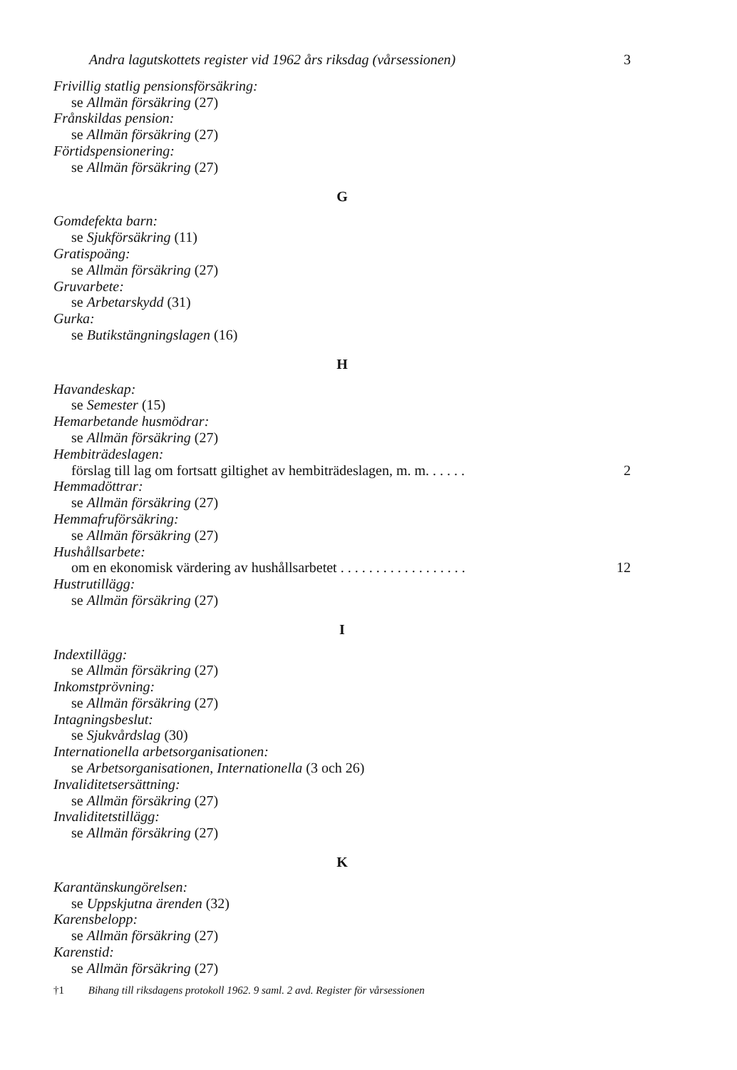Andra lagutskottets register vid 1962 års riksdag (vårsessionen) 3
Frivillig statlig pensionsförsäkring:
se Allmän försäkring (27)
Frånskildas pension:
se Allmän försäkring (27)
Förtidspensionering:
se Allmän försäkring (27)
G
Gomdefekta barn:
se Sjukförsäkring (11)
Gratispoäng:
se Allmän försäkring (27)
Gruvarbete:
se Arbetarskydd (31)
Gurka:
se Butikstängningslagen (16)
H
Havandeskap:
se Semester (15)
Hemarbetande husmödrar:
se Allmän försäkring (27)
Hembiträdeslagen:
förslag till lag om fortsatt giltighet av hembiträdeslagen, m. m. . . . . . 2
Hemmadöttrar:
se Allmän försäkring (27)
Hemmafruförsäkring:
se Allmän försäkring (27)
Hushållsarbete:
om en ekonomisk värdering av hushållsarbetet . . . . . . . . . . . . . . . . . . 12
Hustrutillägg:
se Allmän försäkring (27)
I
Indextillägg:
se Allmän försäkring (27)
Inkomstprövning:
se Allmän försäkring (27)
Intagningsbeslut:
se Sjukvårdslag (30)
Internationella arbetsorganisationen:
se Arbetsorganisationen, Internationella (3 och 26)
Invaliditetsersättning:
se Allmän försäkring (27)
Invaliditetstillägg:
se Allmän försäkring (27)
K
Karantänskungörelsen:
se Uppskjutna ärenden (32)
Karensbelopp:
se Allmän försäkring (27)
Karenstid:
se Allmän försäkring (27)
†1 Bihang till riksdagens protokoll 1962. 9 saml. 2 avd. Register för vårsessionen